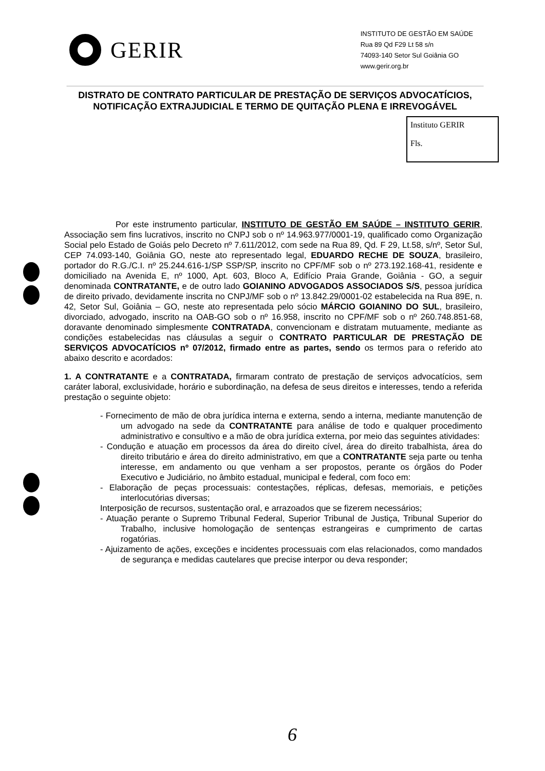GERIR
INSTITUTO DE GESTÃO EM SAÚDE
Rua 89 Qd F29 Lt 58 s/n
74093-140 Setor Sul Goiânia GO
www.gerir.org.br
DISTRATO DE CONTRATO PARTICULAR DE PRESTAÇÃO DE SERVIÇOS ADVOCATÍCIOS, NOTIFICAÇÃO EXTRAJUDICIAL E TERMO DE QUITAÇÃO PLENA E IRREVOGÁVEL
Instituto GERIR
Fls.
Por este instrumento particular, INSTITUTO DE GESTÃO EM SAÚDE – INSTITUTO GERIR, Associação sem fins lucrativos, inscrito no CNPJ sob o nº 14.963.977/0001-19, qualificado como Organização Social pelo Estado de Goiás pelo Decreto nº 7.611/2012, com sede na Rua 89, Qd. F 29, Lt.58, s/nº, Setor Sul, CEP 74.093-140, Goiânia GO, neste ato representado legal, EDUARDO RECHE DE SOUZA, brasileiro, portador do R.G./C.I. nº 25.244.616-1/SP SSP/SP, inscrito no CPF/MF sob o nº 273.192.168-41, residente e domiciliado na Avenida E, nº 1000, Apt. 603, Bloco A, Edifício Praia Grande, Goiânia - GO, a seguir denominada CONTRATANTE, e de outro lado GOIANINO ADVOGADOS ASSOCIADOS S/S, pessoa jurídica de direito privado, devidamente inscrita no CNPJ/MF sob o nº 13.842.29/0001-02 estabelecida na Rua 89E, n. 42, Setor Sul, Goiânia – GO, neste ato representada pelo sócio MÁRCIO GOIANINO DO SUL, brasileiro, divorciado, advogado, inscrito na OAB-GO sob o nº 16.958, inscrito no CPF/MF sob o nº 260.748.851-68, doravante denominado simplesmente CONTRATADA, convencionam e distratam mutuamente, mediante as condições estabelecidas nas cláusulas a seguir o CONTRATO PARTICULAR DE PRESTAÇÃO DE SERVIÇOS ADVOCATÍCIOS nº 07/2012, firmado entre as partes, sendo os termos para o referido ato abaixo descrito e acordados:
1. A CONTRATANTE e a CONTRATADA, firmaram contrato de prestação de serviços advocatícios, sem caráter laboral, exclusividade, horário e subordinação, na defesa de seus direitos e interesses, tendo a referida prestação o seguinte objeto:
- Fornecimento de mão de obra jurídica interna e externa, sendo a interna, mediante manutenção de um advogado na sede da CONTRATANTE para análise de todo e qualquer procedimento administrativo e consultivo e a mão de obra jurídica externa, por meio das seguintes atividades:
- Condução e atuação em processos da área do direito cível, área do direito trabalhista, área do direito tributário e área do direito administrativo, em que a CONTRATANTE seja parte ou tenha interesse, em andamento ou que venham a ser propostos, perante os órgãos do Poder Executivo e Judiciário, no âmbito estadual, municipal e federal, com foco em:
- Elaboração de peças processuais: contestações, réplicas, defesas, memoriais, e petições interlocutórias diversas;
Interposição de recursos, sustentação oral, e arrazoados que se fizerem necessários;
- Atuação perante o Supremo Tribunal Federal, Superior Tribunal de Justiça, Tribunal Superior do Trabalho, inclusive homologação de sentenças estrangeiras e cumprimento de cartas rogatórias.
- Ajuizamento de ações, exceções e incidentes processuais com elas relacionados, como mandados de segurança e medidas cautelares que precise interpor ou deva responder;
6